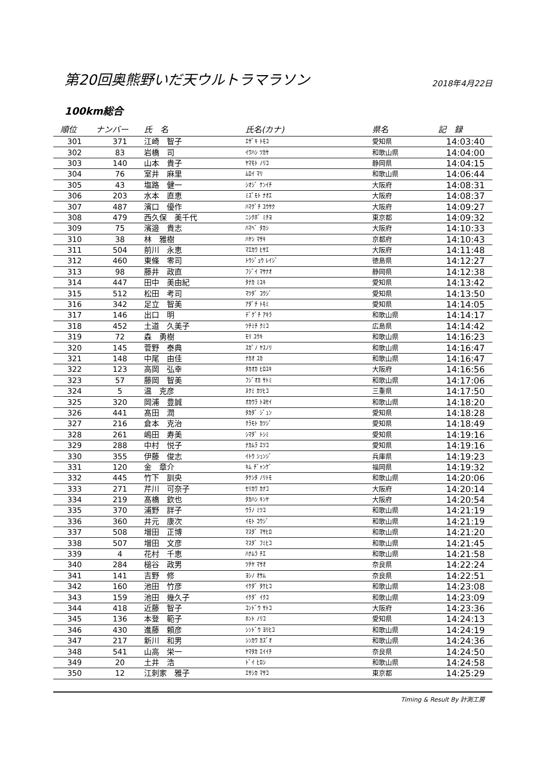第20回奥熊野いだ天ウルトラマラソン
2018年4月22日
100km総合
| 順位 | ナンバー | 氏 名 | 氏名(カナ) | 県名 | 記 録 |
| --- | --- | --- | --- | --- | --- |
| 301 | 371 | 江崎 智子 | ｴｻﾞｷ ﾄﾓｺ | 愛知県 | 14:03:40 |
| 302 | 83 | 岩橋 司 | ｲﾜﾊｼ ﾂｶｻ | 和歌山県 | 14:04:00 |
| 303 | 140 | 山本 貴子 | ﾔﾏﾓﾄ ﾉﾘｺ | 静岡県 | 14:04:15 |
| 304 | 76 | 室井 麻里 | ﾑﾛｲ ﾏﾘ | 和歌山県 | 14:06:44 |
| 305 | 43 | 塩路 健一 | ｼｵｼﾞ ｹﾝｲﾁ | 大阪府 | 14:08:31 |
| 306 | 203 | 水本 直恵 | ﾐｽﾞﾓﾄ ﾅｵｴ | 大阪府 | 14:08:37 |
| 307 | 487 | 濱口 優作 | ﾊﾏｸﾞﾁ ﾕｳｻｸ | 大阪府 | 14:09:27 |
| 308 | 479 | 西久保 美千代 | ﾆｼｸﾎﾞ ﾐﾁﾖ | 東京都 | 14:09:32 |
| 309 | 75 | 濱邉 貴志 | ﾊﾏﾍﾞ ﾀｶｼ | 大阪府 | 14:10:33 |
| 310 | 38 | 林 雅樹 | ﾊﾔｼ ﾏｻｷ | 京都府 | 14:10:43 |
| 311 | 504 | 前川 永恵 | ﾏｴｶﾜ ﾋｻｴ | 大阪府 | 14:11:48 |
| 312 | 460 | 東條 零司 | ﾄｳｼﾞｮｳ ﾚｲｼﾞ | 徳島県 | 14:12:27 |
| 313 | 98 | 藤井 政直 | ﾌｼﾞｲ ﾏｻﾅｵ | 静岡県 | 14:12:38 |
| 314 | 447 | 田中 美由紀 | ﾀﾅｶ ﾐﾕｷ | 愛知県 | 14:13:42 |
| 315 | 512 | 松田 考司 | ﾏﾂﾀﾞ ｺｳｼﾞ | 愛知県 | 14:13:50 |
| 316 | 342 | 足立 智美 | ｱﾀﾞﾁ ﾄﾓﾐ | 愛知県 | 14:14:05 |
| 317 | 146 | 出口 明 | ﾃﾞｸﾞﾁ ｱｷﾗ | 和歌山県 | 14:14:17 |
| 318 | 452 | 土道 久美子 | ﾂﾁﾐﾁ ｸﾐｺ | 広島県 | 14:14:42 |
| 319 | 72 | 森 勇樹 | ﾓﾘ ﾕｳｷ | 和歌山県 | 14:16:23 |
| 320 | 145 | 菅野 泰典 | ｽｶﾞﾉ ﾔｽﾉﾘ | 和歌山県 | 14:16:47 |
| 321 | 148 | 中尾 由佳 | ﾅｶｵ ﾕｶ | 和歌山県 | 14:16:47 |
| 322 | 123 | 高岡 弘幸 | ﾀｶｵｶ ﾋﾛﾕｷ | 大阪府 | 14:16:56 |
| 323 | 57 | 藤岡 智美 | ﾌｼﾞｵｶ ｻﾄﾐ | 和歌山県 | 14:17:06 |
| 324 | 5 | 温 克彦 | ﾇｸﾐ ｶﾂﾋｺ | 三重県 | 14:17:50 |
| 325 | 320 | 岡浦 豊誠 | ｵｶｳﾗ ﾄﾖｾｲ | 和歌山県 | 14:18:20 |
| 326 | 441 | 髙田 潤 | ﾀｶﾀﾞ ｼﾞｭﾝ | 愛知県 | 14:18:28 |
| 327 | 216 | 倉本 克治 | ｸﾗﾓﾄ ｶﾂｼﾞ | 愛知県 | 14:18:49 |
| 328 | 261 | 嶋田 寿美 | ｼﾏﾀﾞ ﾄｼﾐ | 愛知県 | 14:19:16 |
| 329 | 288 | 中村 悦子 | ﾅｶﾑﾗ ｴﾂｺ | 愛知県 | 14:19:16 |
| 330 | 355 | 伊藤 俊志 | ｲﾄｳ ｼｭﾝｼﾞ | 兵庫県 | 14:19:23 |
| 331 | 120 | 金 章介 | ｷﾑ ﾁﾞｬﾝｹﾞ | 福岡県 | 14:19:32 |
| 332 | 445 | 竹下 訓央 | ﾀｹｼﾀ ﾉﾘﾄﾓ | 和歌山県 | 14:20:06 |
| 333 | 271 | 芹川 可奈子 | ｾﾘｶﾜ ｶﾅｺ | 大阪府 | 14:20:14 |
| 334 | 219 | 髙橋 欽也 | ﾀｶﾊｼ ｷﾝﾔ | 大阪府 | 14:20:54 |
| 335 | 370 | 浦野 詳子 | ｳﾗﾉ ﾐﾂｺ | 和歌山県 | 14:21:19 |
| 336 | 360 | 井元 康次 | ｲﾓﾄ ｺｳｼﾞ | 和歌山県 | 14:21:19 |
| 337 | 508 | 増田 正博 | ﾏｽﾀﾞ ﾏｻﾋﾛ | 和歌山県 | 14:21:20 |
| 338 | 507 | 増田 文彦 | ﾏｽﾀﾞ ﾌﾐﾋｺ | 和歌山県 | 14:21:45 |
| 339 | 4 | 花村 千恵 | ﾊﾅﾑﾗ ﾁｴ | 和歌山県 | 14:21:58 |
| 340 | 284 | 槌谷 政男 | ﾂﾁﾔ ﾏｻｵ | 奈良県 | 14:22:24 |
| 341 | 141 | 吉野 修 | ﾖｼﾉ ｵｻﾑ | 奈良県 | 14:22:51 |
| 342 | 160 | 池田 竹彦 | ｲｹﾀﾞ ﾀｹﾋｺ | 和歌山県 | 14:23:08 |
| 343 | 159 | 池田 幾久子 | ｲｹﾀﾞ ｲｸｺ | 和歌山県 | 14:23:09 |
| 344 | 418 | 近藤 智子 | ｺﾝﾄﾞｳ ｻﾄｺ | 大阪府 | 14:23:36 |
| 345 | 136 | 本登 範子 | ﾎﾝﾄ ﾉﾘｺ | 愛知県 | 14:24:13 |
| 346 | 430 | 進藤 頼彦 | ｼﾝﾄﾞｳ ﾖﾘﾋｺ | 和歌山県 | 14:24:19 |
| 347 | 217 | 新川 和男 | ｼﾝｶﾜ ｶｽﾞｵ | 和歌山県 | 14:24:36 |
| 348 | 541 | 山高 栄一 | ﾔﾏﾀｶ ｴｲｲﾁ | 奈良県 | 14:24:50 |
| 349 | 20 | 土井 浩 | ﾄﾞｲ ﾋﾛｼ | 和歌山県 | 14:24:58 |
| 350 | 12 | 江刺家 雅子 | ｴｻｼｶ ﾏｻｺ | 東京都 | 14:25:29 |
Timing & Result By 計測工房